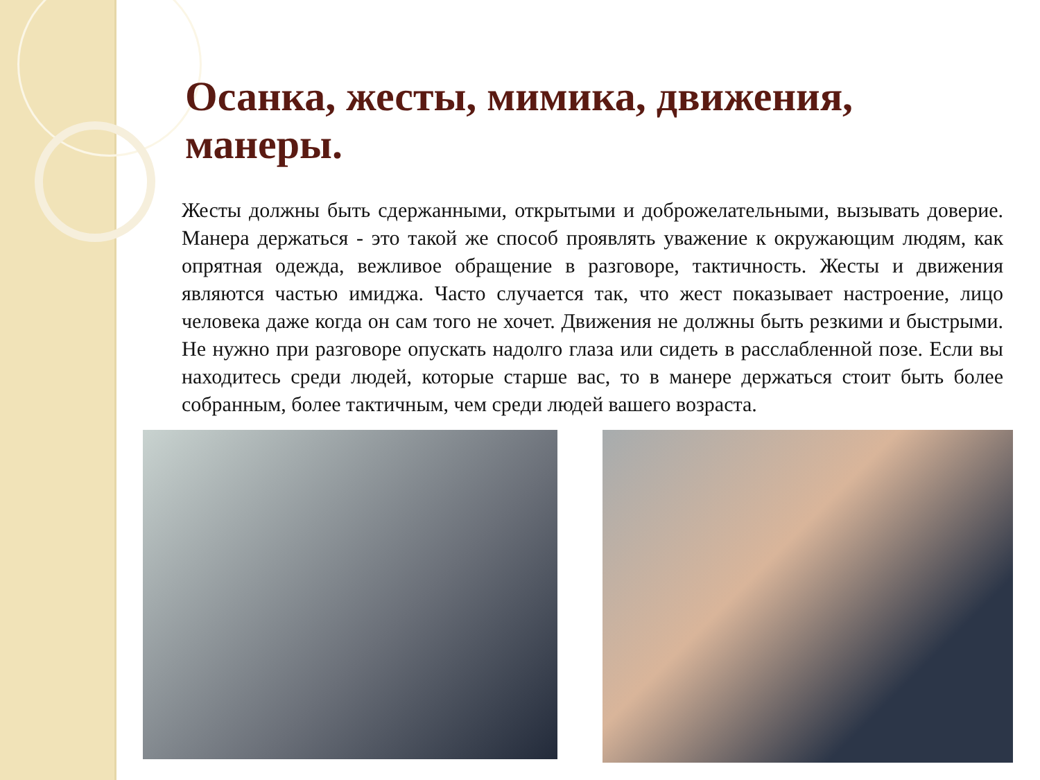Осанка, жесты, мимика, движения, манеры.
Жесты должны быть сдержанными, открытыми и доброжелательными, вызывать доверие. Манера держаться - это такой же способ проявлять уважение к окружающим людям, как опрятная одежда, вежливое обращение в разговоре, тактичность. Жесты и движения являются частью имиджа. Часто случается так, что жест показывает настроение, лицо человека даже когда он сам того не хочет. Движения не должны быть резкими и быстрыми. Не нужно при разговоре опускать надолго глаза или сидеть в расслабленной позе. Если вы находитесь среди людей, которые старше вас, то в манере держаться стоит быть более собранным, более тактичным, чем среди людей вашего возраста.